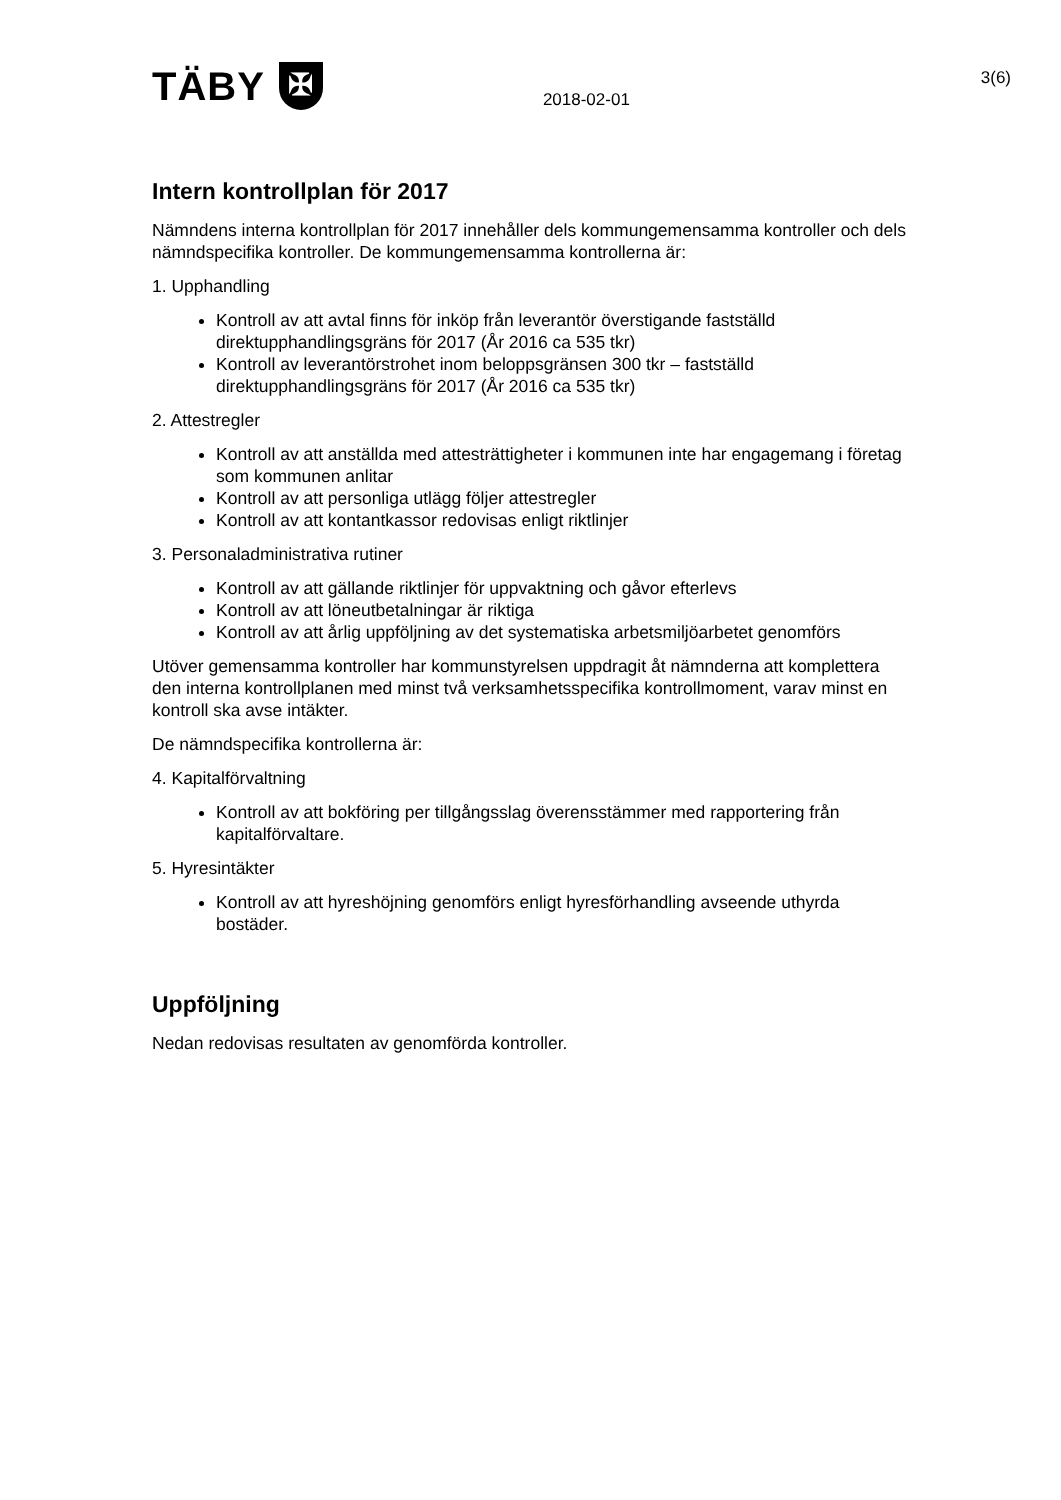TÄBY ✠
2018-02-01
3(6)
Intern kontrollplan för 2017
Nämndens interna kontrollplan för 2017 innehåller dels kommungemensamma kontroller och dels nämndspecifika kontroller. De kommungemensamma kontrollerna är:
1. Upphandling
Kontroll av att avtal finns för inköp från leverantör överstigande fastställd direktupphandlingsgräns för 2017 (År 2016 ca 535 tkr)
Kontroll av leverantörstrohet inom beloppsgränsen 300 tkr – fastställd direktupphandlingsgräns för 2017 (År 2016 ca 535 tkr)
2. Attestregler
Kontroll av att anställda med attesträttigheter i kommunen inte har engagemang i företag som kommunen anlitar
Kontroll av att personliga utlägg följer attestregler
Kontroll av att kontantkassor redovisas enligt riktlinjer
3. Personaladministrativa rutiner
Kontroll av att gällande riktlinjer för uppvaktning och gåvor efterlevs
Kontroll av att löneutbetalningar är riktiga
Kontroll av att årlig uppföljning av det systematiska arbetsmiljöarbetet genomförs
Utöver gemensamma kontroller har kommunstyrelsen uppdragit åt nämnderna att komplettera den interna kontrollplanen med minst två verksamhetsspecifika kontrollmoment, varav minst en kontroll ska avse intäkter.
De nämndspecifika kontrollerna är:
4. Kapitalförvaltning
Kontroll av att bokföring per tillgångsslag överensstämmer med rapportering från kapitalförvaltare.
5. Hyresintäkter
Kontroll av att hyreshöjning genomförs enligt hyresförhandling avseende uthyrda bostäder.
Uppföljning
Nedan redovisas resultaten av genomförda kontroller.